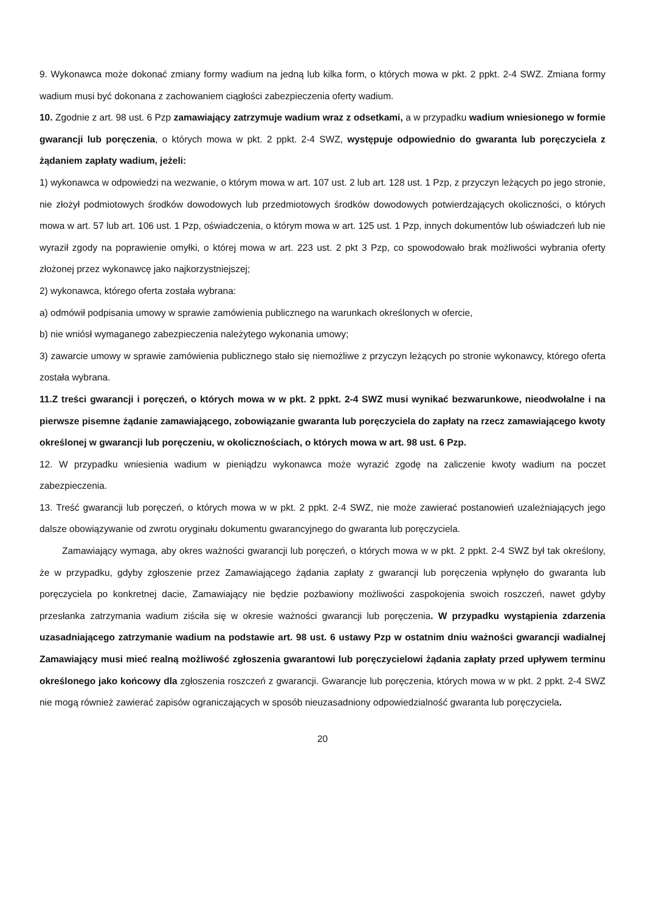9. Wykonawca może dokonać zmiany formy wadium na jedną lub kilka form, o których mowa w pkt. 2 ppkt. 2-4 SWZ. Zmiana formy wadium musi być dokonana z zachowaniem ciągłości zabezpieczenia oferty wadium.
10. Zgodnie z art. 98 ust. 6 Pzp zamawiający zatrzymuje wadium wraz z odsetkami, a w przypadku wadium wniesionego w formie gwarancji lub poręczenia, o których mowa w pkt. 2 ppkt. 2-4 SWZ, występuje odpowiednio do gwaranta lub poręczyciela z żądaniem zapłaty wadium, jeżeli:
1) wykonawca w odpowiedzi na wezwanie, o którym mowa w art. 107 ust. 2 lub art. 128 ust. 1 Pzp, z przyczyn leżących po jego stronie, nie złożył podmiotowych środków dowodowych lub przedmiotowych środków dowodowych potwierdzających okoliczności, o których mowa w art. 57 lub art. 106 ust. 1 Pzp, oświadczenia, o którym mowa w art. 125 ust. 1 Pzp, innych dokumentów lub oświadczeń lub nie wyraził zgody na poprawienie omyłki, o której mowa w art. 223 ust. 2 pkt 3 Pzp, co spowodowało brak możliwości wybrania oferty złożonej przez wykonawcę jako najkorzystniejszej;
2) wykonawca, którego oferta została wybrana:
a) odmówił podpisania umowy w sprawie zamówienia publicznego na warunkach określonych w ofercie,
b) nie wniósł wymaganego zabezpieczenia należytego wykonania umowy;
3) zawarcie umowy w sprawie zamówienia publicznego stało się niemożliwe z przyczyn leżących po stronie wykonawcy, którego oferta została wybrana.
11.Z treści gwarancji i poręczeń, o których mowa w w pkt. 2 ppkt. 2-4 SWZ musi wynikać bezwarunkowe, nieodwołalne i na pierwsze pisemne żądanie zamawiającego, zobowiązanie gwaranta lub poręczyciela do zapłaty na rzecz zamawiającego kwoty określonej w gwarancji lub poręczeniu, w okolicznościach, o których mowa w art. 98 ust. 6 Pzp.
12. W przypadku wniesienia wadium w pieniądzu wykonawca może wyrazić zgodę na zaliczenie kwoty wadium na poczet zabezpieczenia.
13. Treść gwarancji lub poręczeń, o których mowa w w pkt. 2 ppkt. 2-4 SWZ, nie może zawierać postanowień uzależniających jego dalsze obowiązywanie od zwrotu oryginału dokumentu gwarancyjnego do gwaranta lub poręczyciela.
Zamawiający wymaga, aby okres ważności gwarancji lub poręczeń, o których mowa w w pkt. 2 ppkt. 2-4 SWZ był tak określony, że w przypadku, gdyby zgłoszenie przez Zamawiającego żądania zapłaty z gwarancji lub poręczenia wpłynęło do gwaranta lub poręczyciela po konkretnej dacie, Zamawiający nie będzie pozbawiony możliwości zaspokojenia swoich roszczeń, nawet gdyby przesłanka zatrzymania wadium ziściła się w okresie ważności gwarancji lub poręczenia. W przypadku wystąpienia zdarzenia uzasadniającego zatrzymanie wadium na podstawie art. 98 ust. 6 ustawy Pzp w ostatnim dniu ważności gwarancji wadialnej Zamawiający musi mieć realną możliwość zgłoszenia gwarantowi lub poręczycielowi żądania zapłaty przed upływem terminu określonego jako końcowy dla zgłoszenia roszczeń z gwarancji. Gwarancje lub poręczenia, których mowa w w pkt. 2 ppkt. 2-4 SWZ nie mogą również zawierać zapisów ograniczających w sposób nieuzasadniony odpowiedzialność gwaranta lub poręczyciela.
20